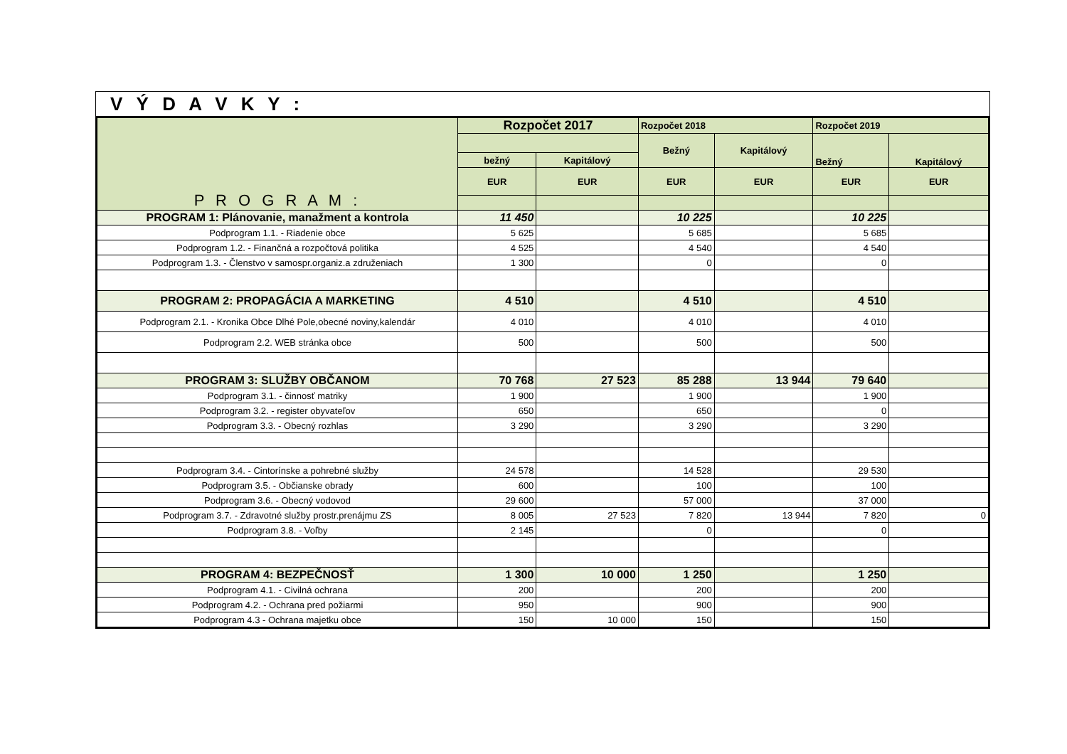V Ý D A V K Y :
| P R O G R A M : | Rozpočet 2017 | | Rozpočet 2018 | | Rozpočet 2019 | |
| --- | --- | --- | --- | --- | --- | --- |
| | | | Bežný | Kapitálový | Bežný | Kapitálový |
| | bežný | Kapitálový | | | | |
| | EUR | EUR | EUR | EUR | EUR | EUR |
| PROGRAM 1: Plánovanie, manažment a kontrola | 11 450 | | 10 225 | | 10 225 | |
| Podprogram 1.1. - Riadenie obce | 5 625 | | 5 685 | | 5 685 | |
| Podprogram 1.2. - Finančná a rozpočtová politika | 4 525 | | 4 540 | | 4 540 | |
| Podprogram 1.3. - Členstvo v samospr.organiz.a združeniach | 1 300 | | 0 | | 0 | |
| PROGRAM 2: PROPAGÁCIA A MARKETING | 4 510 | | 4 510 | | 4 510 | |
| Podprogram 2.1. - Kronika Obce Dlhé Pole,obecné noviny,kalendár | 4 010 | | 4 010 | | 4 010 | |
| Podprogram 2.2. WEB stránka obce | 500 | | 500 | | 500 | |
| PROGRAM 3: SLUŽBY OBČANOM | 70 768 | 27 523 | 85 288 | 13 944 | 79 640 | |
| Podprogram 3.1. - činnosť matriky | 1 900 | | 1 900 | | 1 900 | |
| Podprogram 3.2. - register obyvateľov | 650 | | 650 | | 0 | |
| Podprogram 3.3. - Obecný rozhlas | 3 290 | | 3 290 | | 3 290 | |
| Podprogram 3.4. - Cintorínske a pohrebné služby | 24 578 | | 14 528 | | 29 530 | |
| Podprogram 3.5. - Občianske obrady | 600 | | 100 | | 100 | |
| Podprogram 3.6. - Obecný vodovod | 29 600 | | 57 000 | | 37 000 | |
| Podprogram 3.7. - Zdravotné služby prostr.prenájmu ZS | 8 005 | 27 523 | 7 820 | 13 944 | 7 820 | 0 |
| Podprogram 3.8. - Voľby | 2 145 | | 0 | | 0 | |
| PROGRAM 4: BEZPEČNOSŤ | 1 300 | 10 000 | 1 250 | | 1 250 | |
| Podprogram 4.1. - Civilná ochrana | 200 | | 200 | | 200 | |
| Podprogram 4.2. - Ochrana pred požiarmi | 950 | | 900 | | 900 | |
| Podprogram 4.3 - Ochrana majetku obce | 150 | 10 000 | 150 | | 150 | |